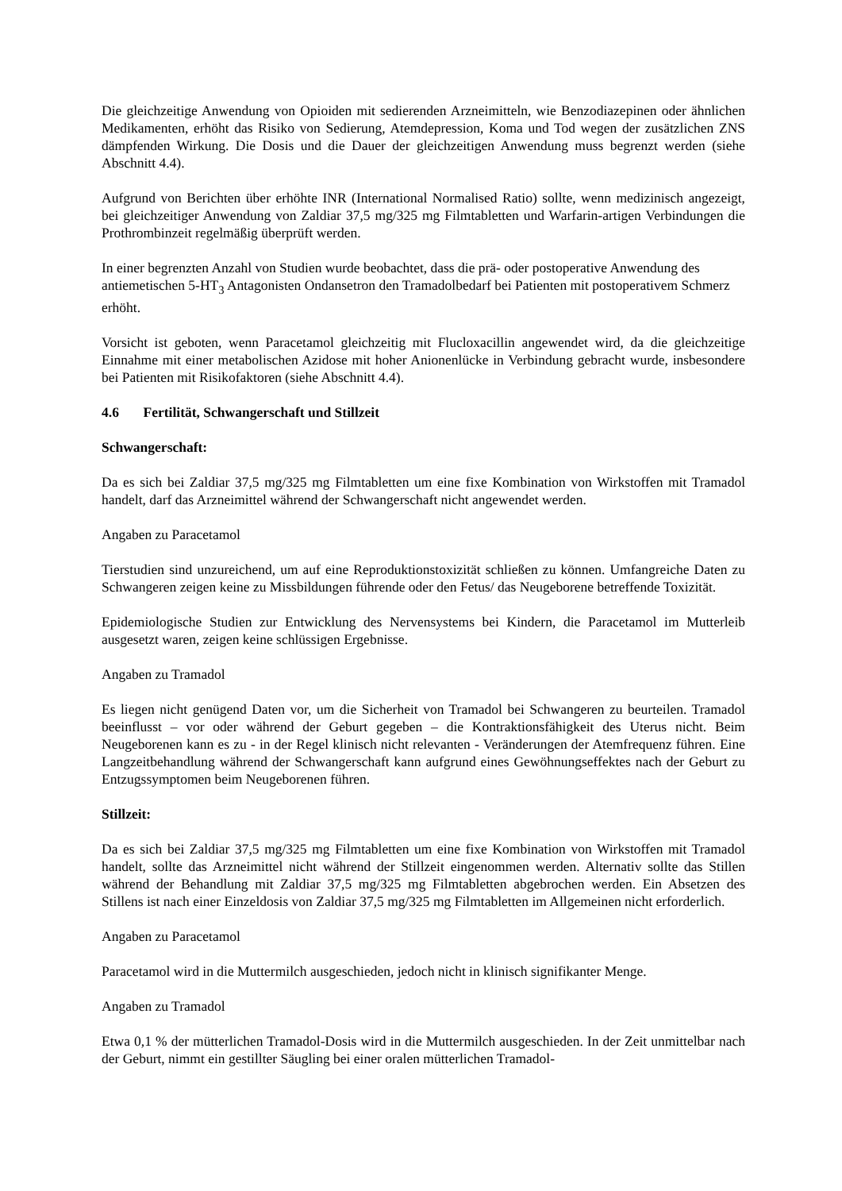Die gleichzeitige Anwendung von Opioiden mit sedierenden Arzneimitteln, wie Benzodiazepinen oder ähnlichen Medikamenten, erhöht das Risiko von Sedierung, Atemdepression, Koma und Tod wegen der zusätzlichen ZNS dämpfenden Wirkung. Die Dosis und die Dauer der gleichzeitigen Anwendung muss begrenzt werden (siehe Abschnitt 4.4).
Aufgrund von Berichten über erhöhte INR (International Normalised Ratio) sollte, wenn medizinisch angezeigt, bei gleichzeitiger Anwendung von Zaldiar 37,5 mg/325 mg Filmtabletten und Warfarin-artigen Verbindungen die Prothrombinzeit regelmäßig überprüft werden.
In einer begrenzten Anzahl von Studien wurde beobachtet, dass die prä- oder postoperative Anwendung des antiemetischen 5-HT<sub>3</sub> Antagonisten Ondansetron den Tramadolbedarf bei Patienten mit postoperativem Schmerz erhöht.
Vorsicht ist geboten, wenn Paracetamol gleichzeitig mit Flucloxacillin angewendet wird, da die gleichzeitige Einnahme mit einer metabolischen Azidose mit hoher Anionenlücke in Verbindung gebracht wurde, insbesondere bei Patienten mit Risikofaktoren (siehe Abschnitt 4.4).
4.6 Fertilität, Schwangerschaft und Stillzeit
Schwangerschaft:
Da es sich bei Zaldiar 37,5 mg/325 mg Filmtabletten um eine fixe Kombination von Wirkstoffen mit Tramadol handelt, darf das Arzneimittel während der Schwangerschaft nicht angewendet werden.
Angaben zu Paracetamol
Tierstudien sind unzureichend, um auf eine Reproduktionstoxizität schließen zu können. Umfangreiche Daten zu Schwangeren zeigen keine zu Missbildungen führende oder den Fetus/ das Neugeborene betreffende Toxizität.
Epidemiologische Studien zur Entwicklung des Nervensystems bei Kindern, die Paracetamol im Mutterleib ausgesetzt waren, zeigen keine schlüssigen Ergebnisse.
Angaben zu Tramadol
Es liegen nicht genügend Daten vor, um die Sicherheit von Tramadol bei Schwangeren zu beurteilen. Tramadol beeinflusst – vor oder während der Geburt gegeben – die Kontraktionsfähigkeit des Uterus nicht. Beim Neugeborenen kann es zu - in der Regel klinisch nicht relevanten - Veränderungen der Atemfrequenz führen. Eine Langzeitbehandlung während der Schwangerschaft kann aufgrund eines Gewöhnungseffektes nach der Geburt zu Entzugssymptomen beim Neugeborenen führen.
Stillzeit:
Da es sich bei Zaldiar 37,5 mg/325 mg Filmtabletten um eine fixe Kombination von Wirkstoffen mit Tramadol handelt, sollte das Arzneimittel nicht während der Stillzeit eingenommen werden. Alternativ sollte das Stillen während der Behandlung mit Zaldiar 37,5 mg/325 mg Filmtabletten abgebrochen werden. Ein Absetzen des Stillens ist nach einer Einzeldosis von Zaldiar 37,5 mg/325 mg Filmtabletten im Allgemeinen nicht erforderlich.
Angaben zu Paracetamol
Paracetamol wird in die Muttermilch ausgeschieden, jedoch nicht in klinisch signifikanter Menge.
Angaben zu Tramadol
Etwa 0,1 % der mütterlichen Tramadol-Dosis wird in die Muttermilch ausgeschieden. In der Zeit unmittelbar nach der Geburt, nimmt ein gestillter Säugling bei einer oralen mütterlichen Tramadol-